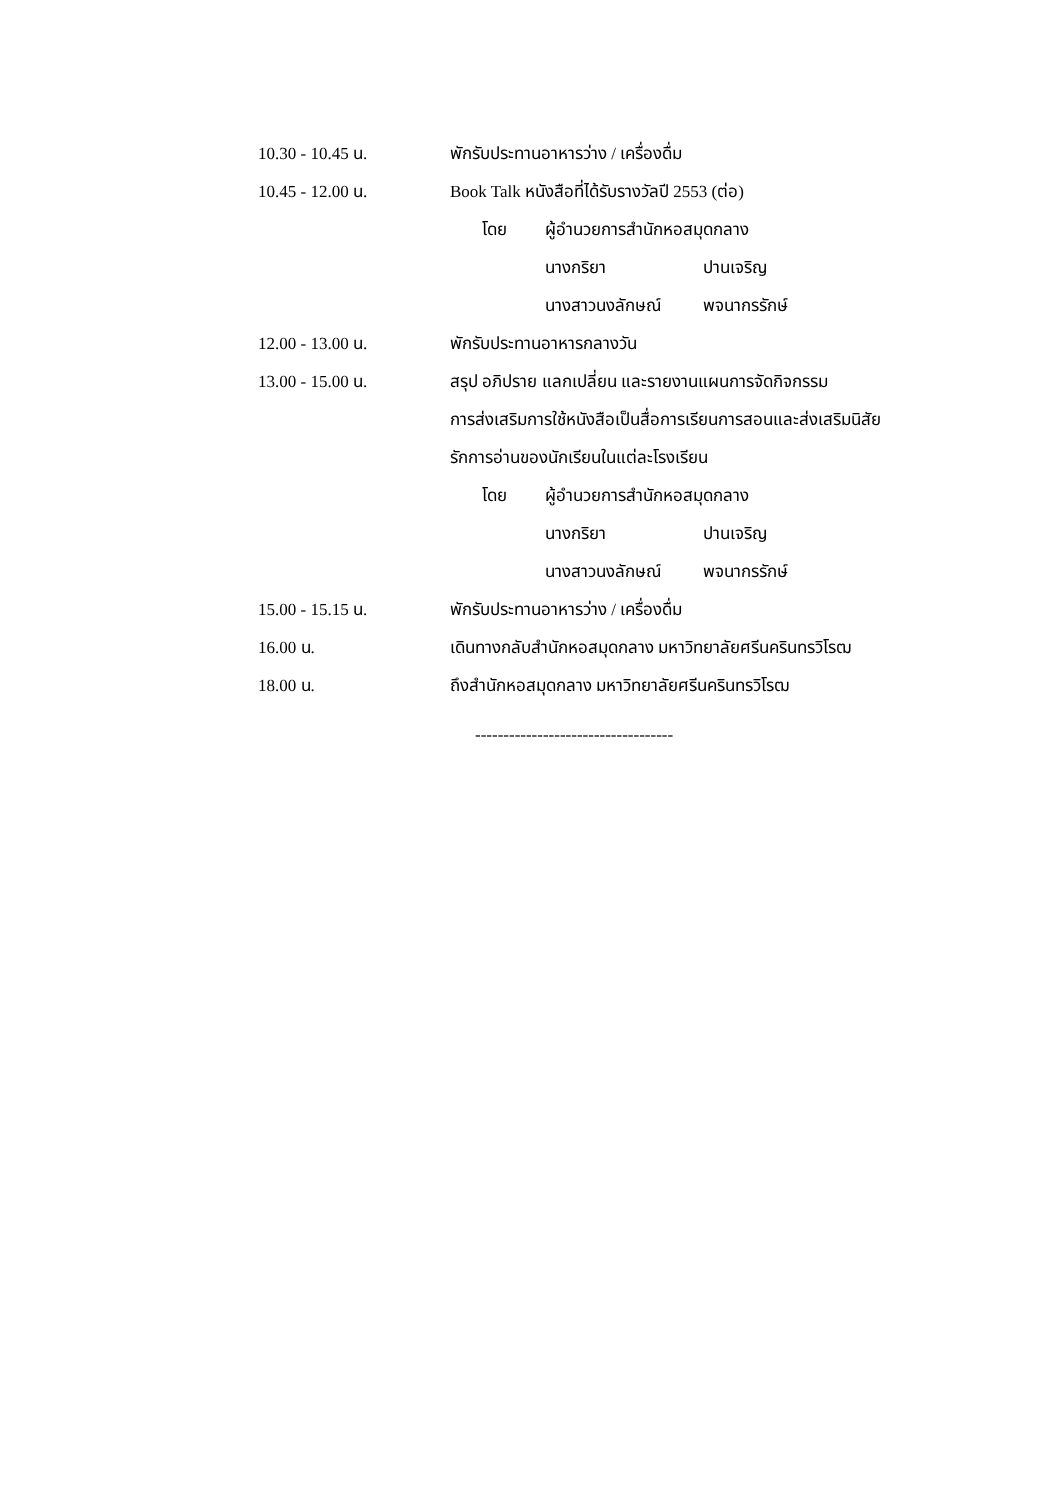10.30 - 10.45 น. พักรับประทานอาหารว่าง / เครื่องดื่ม
10.45 - 12.00 น. Book Talk หนังสือที่ได้รับรางวัลปี 2553 (ต่อ)
โดย ผู้อำนวยการสำนักหอสมุดกลาง
นางกริยา ปานเจริญ
นางสาวนงลักษณ์ พจนากรรักษ์
12.00 - 13.00 น. พักรับประทานอาหารกลางวัน
13.00 - 15.00 น. สรุป อภิปราย แลกเปลี่ยน และรายงานแผนการจัดกิจกรรม
การส่งเสริมการใช้หนังสือเป็นสื่อการเรียนการสอนและส่งเสริมนิสัย
รักการอ่านของนักเรียนในแต่ละโรงเรียน
โดย ผู้อำนวยการสำนักหอสมุดกลาง
นางกริยา ปานเจริญ
นางสาวนงลักษณ์ พจนากรรักษ์
15.00 - 15.15 น. พักรับประทานอาหารว่าง / เครื่องดื่ม
16.00 น. เดินทางกลับสำนักหอสมุดกลาง มหาวิทยาลัยศรีนครินทรวิโรฒ
18.00 น. ถึงสำนักหอสมุดกลาง มหาวิทยาลัยศรีนครินทรวิโรฒ
-----------------------------------